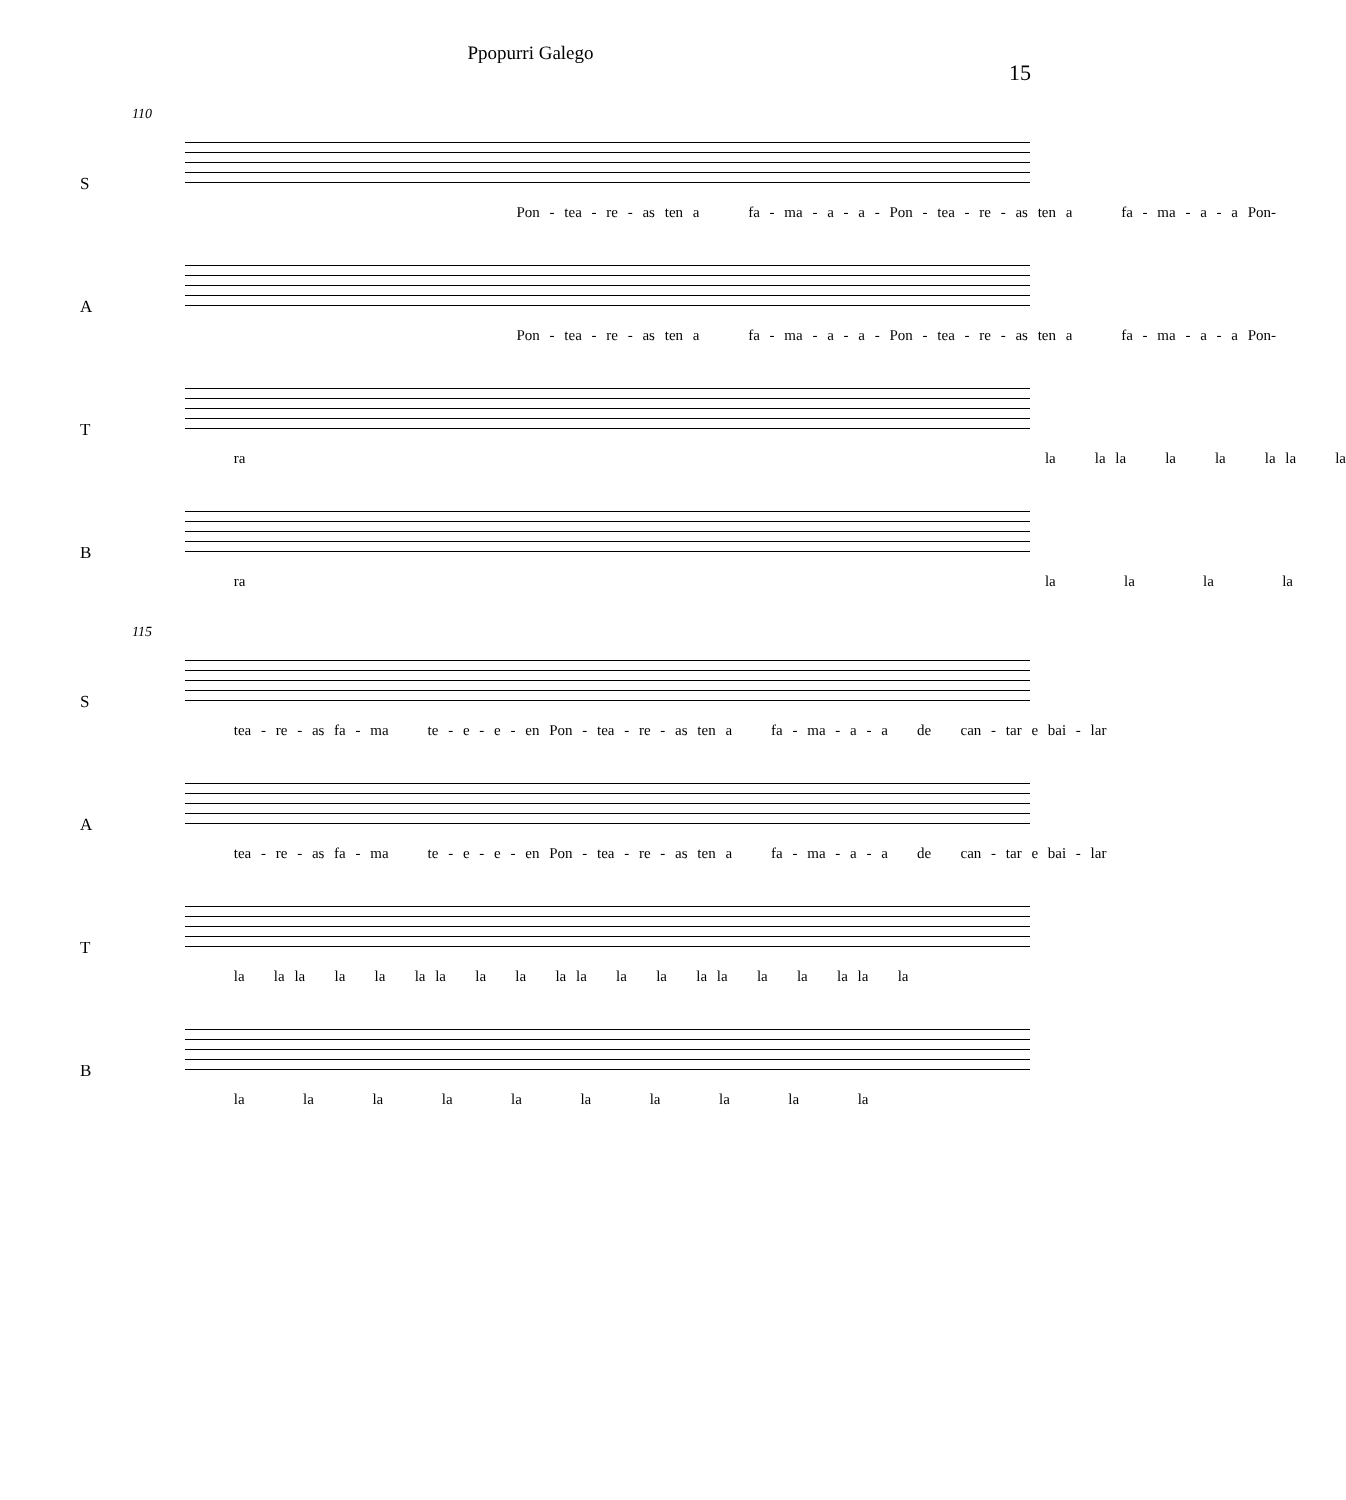Ppopurri Galego
15
110
S
Pon - tea - re - as ten a fa - ma - a - a - Pon - tea - re - as ten a fa - ma - a - a Pon-
A
Pon - tea - re - as ten a fa - ma - a - a - Pon - tea - re - as ten a fa - ma - a - a Pon-
T
ra la la la la la la la la
B
ra la la la la
115
S
tea - re - as fa - ma te - e - e - en Pon - tea - re - as ten a fa - ma - a - a de can - tar e bai - lar
A
tea - re - as fa - ma te - e - e - en Pon - tea - re - as ten a fa - ma - a - a de can - tar e bai - lar
T
la la la la la la la la la la la la la la la la la la la la
B
la la la la la la la la la la